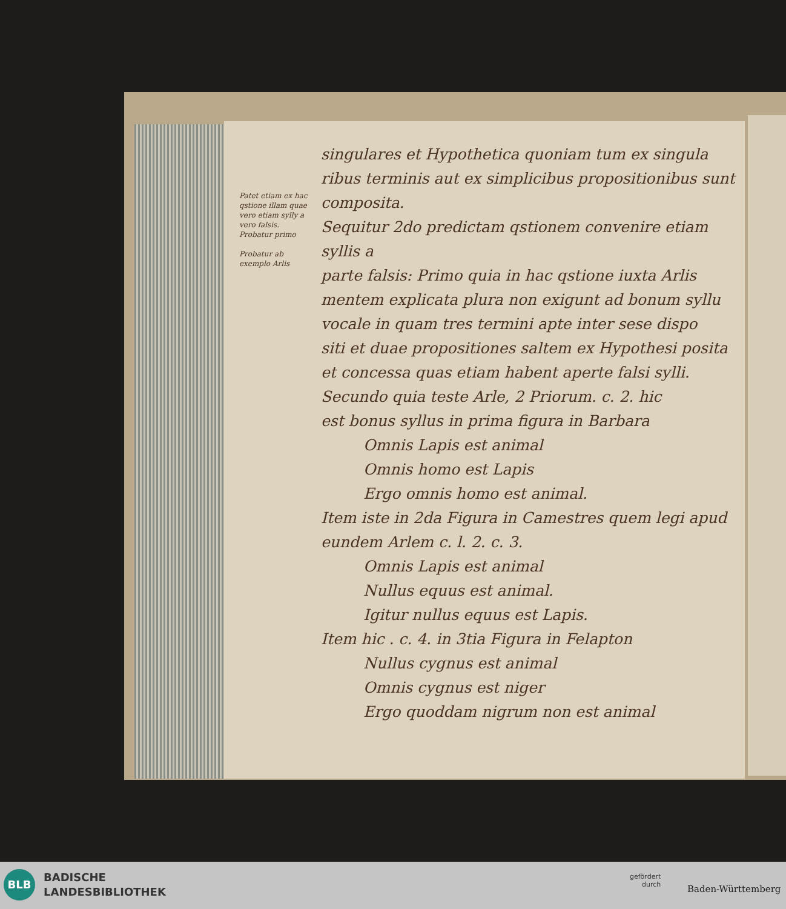Patet etiam ex hac qstione illam quae
vero etiam sylly a vero falsis. Probatur primo
Probatur ab exemplo Arlis
singulares et Hypothetica quoniam tum ex singula
ribus terminis aut ex simplicibus propositionibus sunt composita.
Sequitur 2do predictam qstionem convenire etiam syllis a
parte falsis: Primo quia in hac qstione iuxta Arlis
mentem explicata plura non exigunt ad bonum syllu
vocale in quam tres termini apte inter sese dispo
siti et duae propositiones saltem ex Hypothesi posita
et concessa quas etiam habent aperte falsi sylli.
Secundo quia teste Arle, 2 Priorum. c. 2. hic
est bonus syllus in prima figura in Barbara
Omnis Lapis est animal
Omnis homo est Lapis
Ergo omnis homo est animal.
Item iste in 2da Figura in Camestres quem legi apud
eundem Arlem c. l. 2. c. 3.
Omnis Lapis est animal
Nullus equus est animal.
Igitur nullus equus est Lapis.
Item hic . c. 4. in 3tia Figura in Felapton
Nullus cygnus est animal
Omnis cygnus est niger
Ergo quoddam nigrum non est animal
BLB
BADISCHE
LANDESBIBLIOTHEK
gefördert
durch
Baden-Württemberg